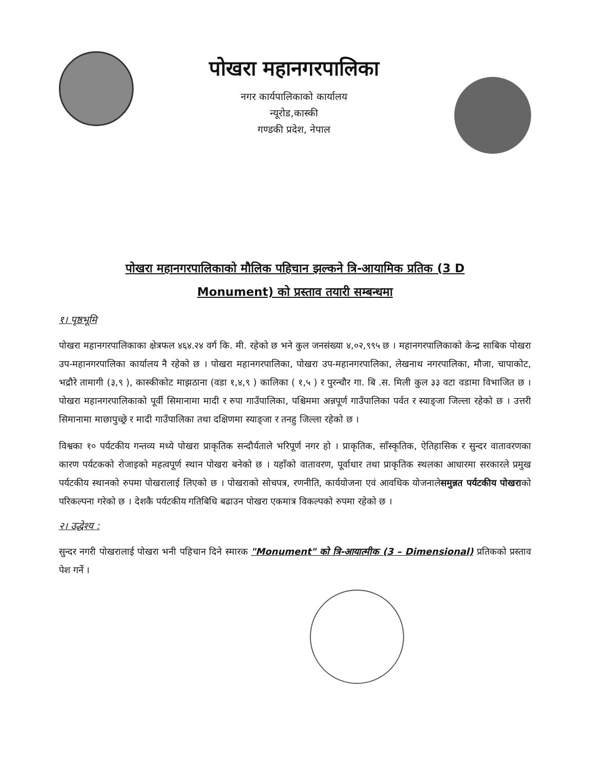पोखरा महानगरपालिका
नगर कार्यपालिकाको कार्यालय
न्यूरोड,कास्की
गण्डकी प्रदेश, नेपाल
पोखरा महानगरपालिकाको मौलिक पहिचान झल्कने त्रि-आयामिक प्रतिक (3 D
Monument) को प्रस्ताव तयारी सम्बन्धमा
१। पृष्ठभूमि
पोखरा महानगरपालिकाका क्षेत्रफल ४६४.२४ वर्ग कि. मी. रहेको छ भने कुल जनसंख्या ४,०२,९९५ छ । महानगरपालिकाको केन्द्र साबिक पोखरा उप-महानगरपालिका कार्यालय नै रहेको छ । पोखरा महानगरपालिका, पोखरा उप-महानगरपालिका, लेखनाथ नगरपालिका, मौजा, चापाकोट, भद्रौरे तामागी (३,९ ), कास्कीकोट माझठाना (वडा १,४,९ ) कालिका ( १,५ ) र पुरन्चौर गा. बि .स. मिली कुल ३३ वटा वडामा विभाजित छ । पोखरा महानगरपालिकाको पूर्वी सिमानामा मादी र रुपा गाउँपालिका, पश्चिममा अन्नपूर्ण गाउँपालिका पर्वत र स्याङ्जा जिल्ला रहेको छ । उत्तरी सिमानामा माछापुच्छ्रे र मादी गाउँपालिका तथा दक्षिणमा स्याङ्जा र तनहु जिल्ला रहेको छ ।
विश्वका १० पर्यटकीय गन्तव्य मध्ये पोखरा प्राकृतिक सन्दौर्यताले भरिपूर्ण नगर हो । प्राकृतिक, साँस्कृतिक, ऐतिहासिक र सुन्दर वातावरणका कारण पर्यटकको रोजाइको महत्वपूर्ण स्थान पोखरा बनेको छ । यहाँको वातावरण, पूर्वाधार तथा प्राकृतिक स्थलका आधारमा सरकारले प्रमुख पर्यटकीय स्थानको रुपमा पोखरालाई लिएको छ । पोखराको सोचपत्र, रणनीति, कार्ययोजना एवं आवधिक योजनालेसमुन्नत पर्यटकीय पोखराको परिकल्पना गरेको छ । देशकै पर्यटकीय गतिबिधि बढाउन पोखरा एकमात्र विकल्पको रुपमा रहेको छ ।
२। उद्धेश्य :
सुन्दर नगरी पोखरालाई पोखरा भनी पहिचान दिने स्मारक "Monument" को त्रि-आयात्मीक (3 – Dimensional) प्रतिकको प्रस्ताव पेश गर्ने ।